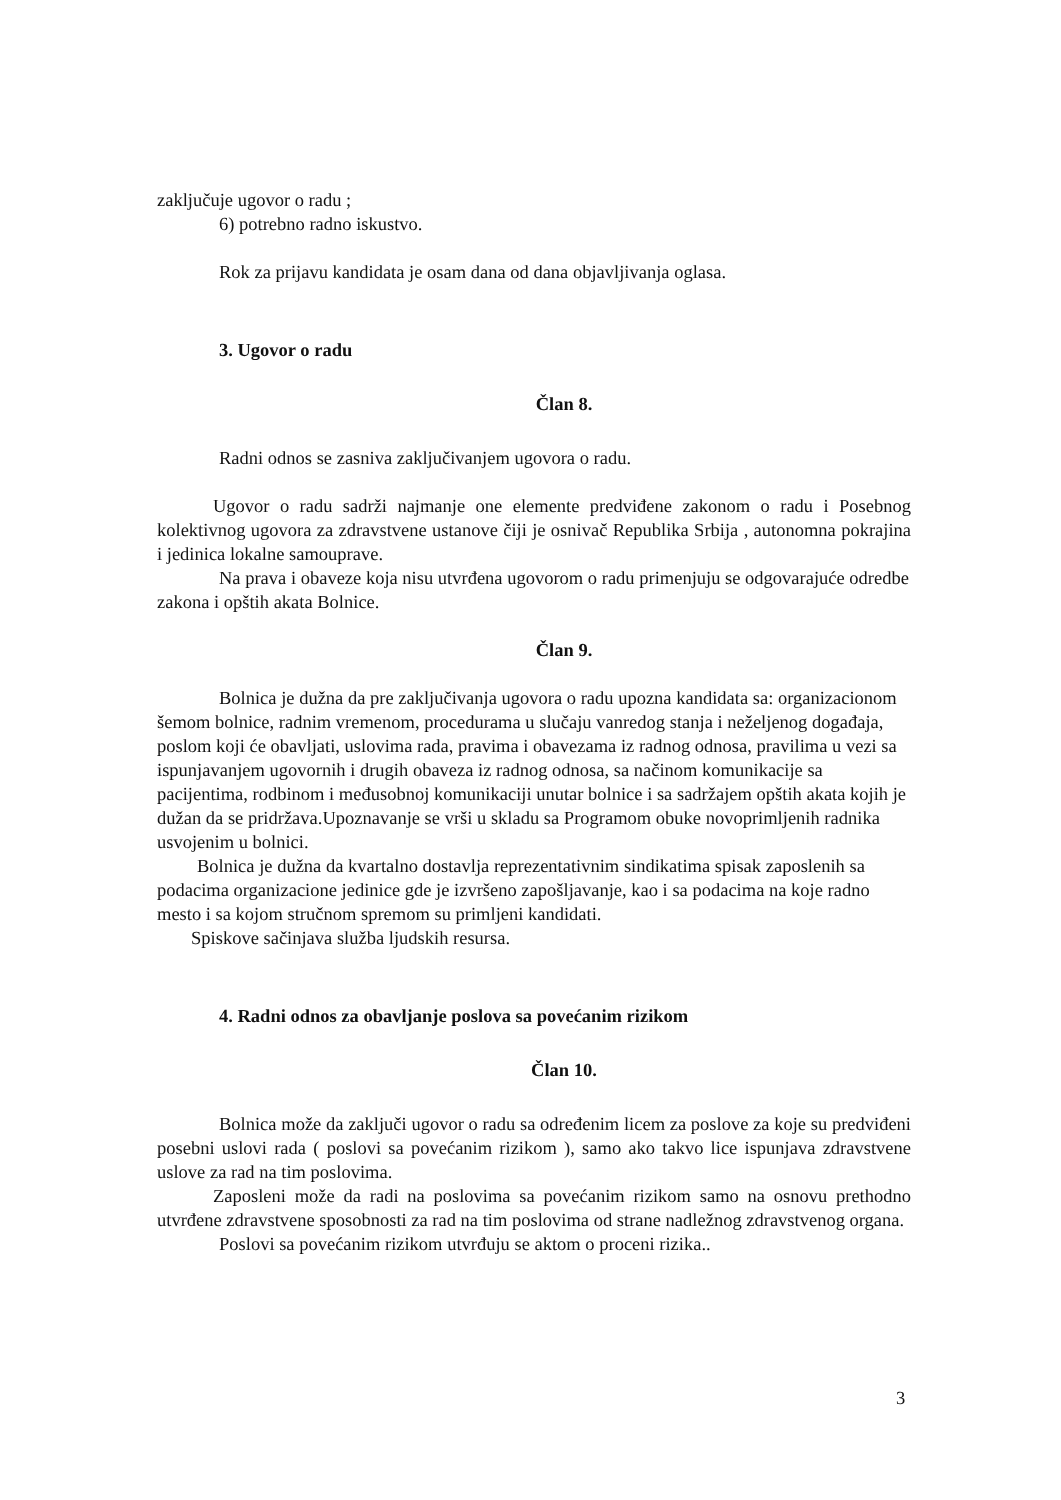zaključuje ugovor o radu ;
6) potrebno radno iskustvo.
Rok za prijavu kandidata je osam dana od dana objavljivanja oglasa.
3. Ugovor o radu
Član 8.
Radni odnos se zasniva zaključivanjem ugovora o radu.
Ugovor o radu sadrži najmanje one elemente predviđene zakonom o radu i Posebnog kolektivnog ugovora za zdravstvene ustanove čiji je osnivač Republika Srbija , autonomna pokrajina i jedinica lokalne samouprave.
Na prava i obaveze koja nisu utvrđena ugovorom o radu primenjuju se odgovarajuće odredbe zakona i opštih akata Bolnice.
Član 9.
Bolnica je dužna da pre zaključivanja ugovora o radu upozna kandidata sa: organizacionom šemom bolnice, radnim vremenom, procedurama u slučaju vanredog stanja i neželjenog događaja, poslom koji će obavljati, uslovima rada, pravima i obavezama iz radnog odnosa, pravilima u vezi sa ispunjavanjem ugovornih i drugih obaveza iz radnog odnosa, sa načinom komunikacije sa pacijentima, rodbinom i međusobnoj komunikaciji unutar bolnice i sa sadržajem opštih akata kojih je dužan da se pridržava.Upoznavanje se vrši u skladu sa Programom obuke novoprimljenih radnika usvojenim u bolnici.
Bolnica je dužna da kvartalno dostavlja reprezentativnim sindikatima spisak zaposlenih sa podacima organizacione jedinice gde je izvršeno zapošljavanje, kao i sa podacima na koje radno mesto i sa kojom stručnom spremom su primljeni kandidati.
Spiskove sačinjava služba ljudskih resursa.
4. Radni odnos za obavljanje poslova sa povećanim rizikom
Član 10.
Bolnica može da zaključi ugovor o radu sa određenim licem za poslove za koje su predviđeni posebni uslovi rada ( poslovi sa povećanim rizikom ), samo ako takvo lice ispunjava zdravstvene uslove za rad na tim poslovima.
Zaposleni može da radi na poslovima sa povećanim rizikom samo na osnovu prethodno utvrđene zdravstvene sposobnosti za rad na tim poslovima od strane nadležnog zdravstvenog organa.
Poslovi sa povećanim rizikom utvrđuju se aktom o proceni rizika..
3